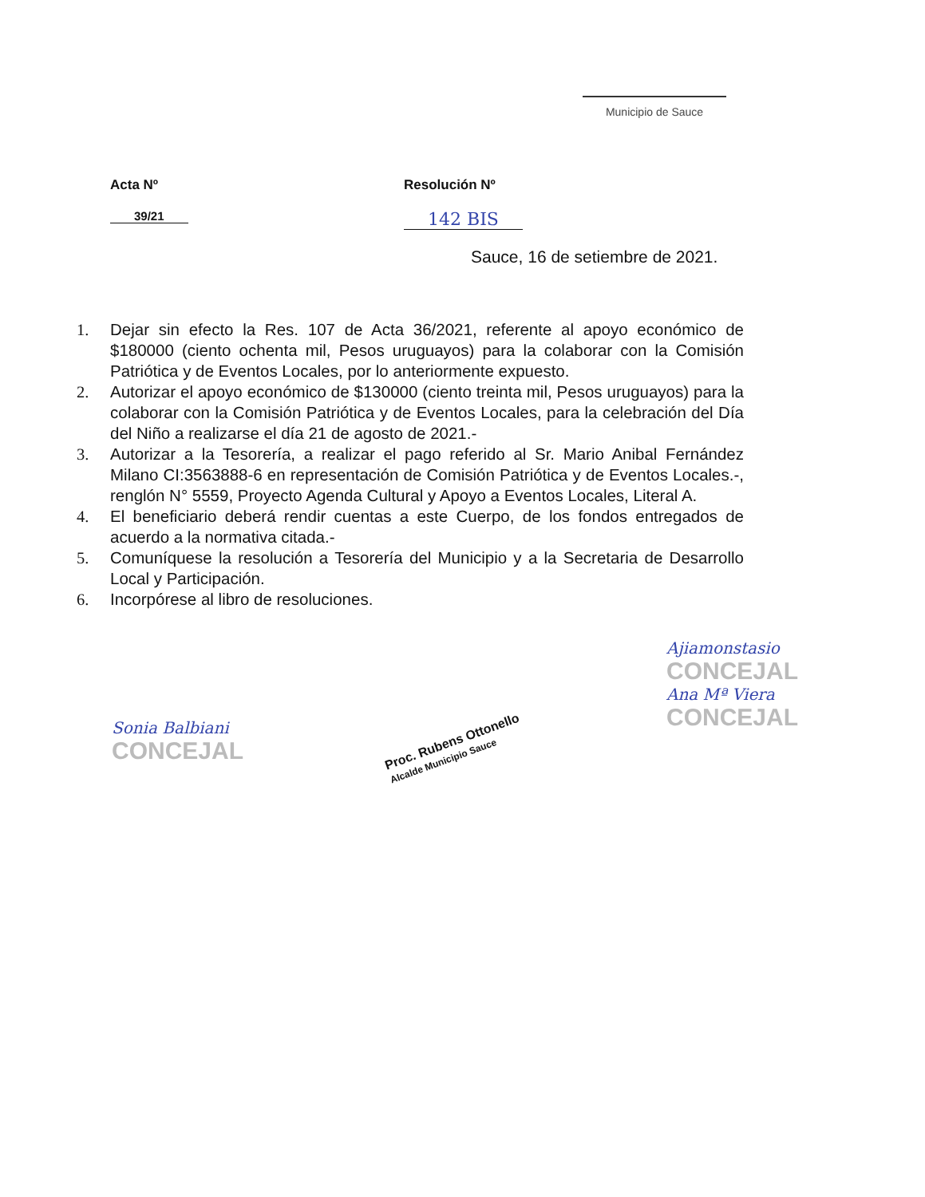Municipio de Sauce
Acta Nº
39/21
Resolución Nº
142 BIS
Sauce, 16 de setiembre de 2021.
1. Dejar sin efecto la Res. 107 de Acta 36/2021, referente al apoyo económico de $180000 (ciento ochenta mil, Pesos uruguayos) para la colaborar con la Comisión Patriótica y de Eventos Locales, por lo anteriormente expuesto.
2. Autorizar el apoyo económico de $130000 (ciento treinta mil, Pesos uruguayos) para la colaborar con la Comisión Patriótica y de Eventos Locales, para la celebración del Día del Niño a realizarse el día 21 de agosto de 2021.-
3. Autorizar a la Tesorería, a realizar el pago referido al Sr. Mario Anibal Fernández Milano CI:3563888-6 en representación de Comisión Patriótica y de Eventos Locales.-, renglón N° 5559, Proyecto Agenda Cultural y Apoyo a Eventos Locales, Literal A.
4. El beneficiario deberá rendir cuentas a este Cuerpo, de los fondos entregados de acuerdo a la normativa citada.-
5. Comuníquese la resolución a Tesorería del Municipio y a la Secretaria de Desarrollo Local y Participación.
6. Incorpórese al libro de resoluciones.
Sonia Balbiani
CONCEJAL
Proc. Rubens Ottonello
Alcalde Municipio Sauce
Ajiamonstasio
CONCEJAL
Ana Mª Viera
CONCEJAL